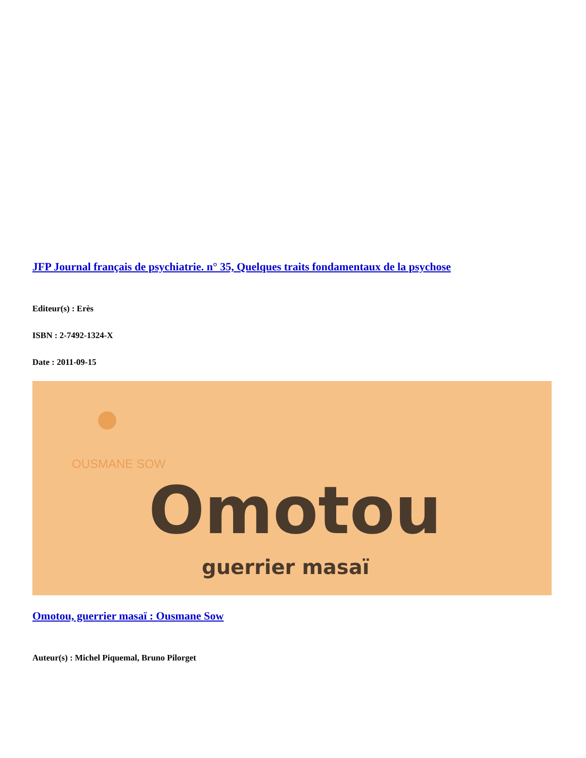JFP Journal français de psychiatrie. n° 35, Quelques traits fondamentaux de la psychose
Editeur(s) : Erès
ISBN : 2-7492-1324-X
Date : 2011-09-15
OUSMANE SOW
Omotou
guerrier masaï
Omotou, guerrier masaï : Ousmane Sow
Auteur(s) : Michel Piquemal, Bruno Pilorget